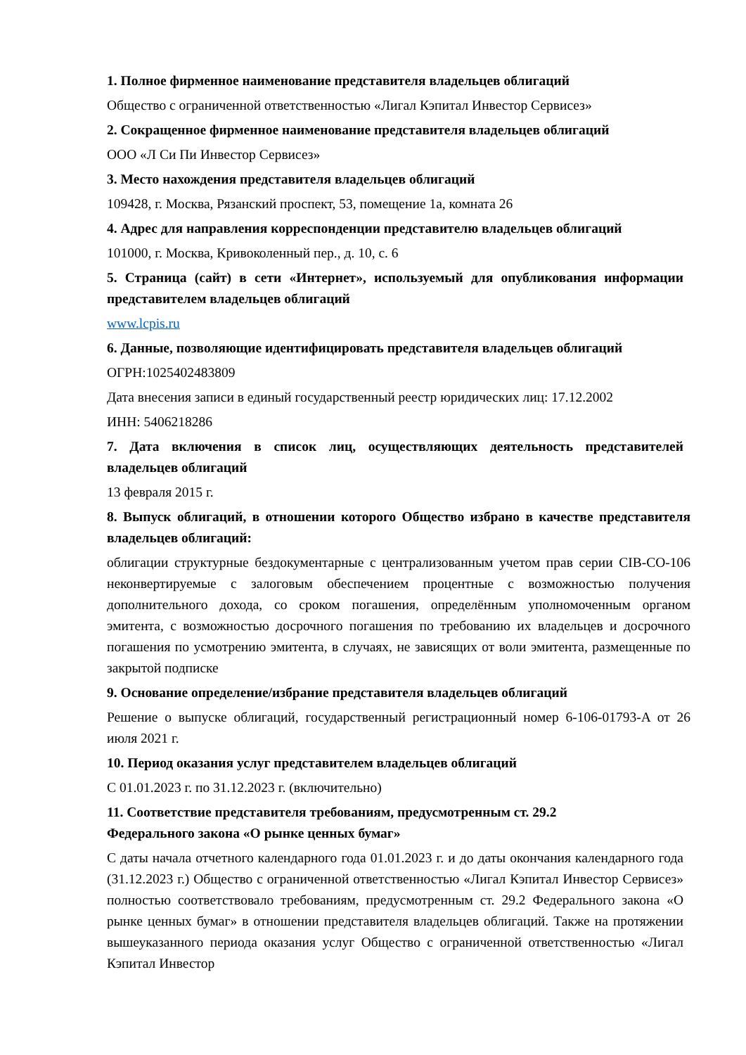1. Полное фирменное наименование представителя владельцев облигаций
Общество с ограниченной ответственностью «Лигал Кэпитал Инвестор Сервисез»
2. Сокращенное фирменное наименование представителя владельцев облигаций
ООО «Л Си Пи Инвестор Сервисез»
3. Место нахождения представителя владельцев облигаций
109428, г. Москва, Рязанский проспект, 53, помещение 1а, комната 26
4. Адрес для направления корреспонденции представителю владельцев облигаций
101000, г. Москва, Кривоколенный пер., д. 10, с. 6
5. Страница (сайт) в сети «Интернет», используемый для опубликования информации представителем владельцев облигаций
www.lcpis.ru
6. Данные, позволяющие идентифицировать представителя владельцев облигаций
ОГРН:1025402483809
Дата внесения записи в единый государственный реестр юридических лиц: 17.12.2002
ИНН: 5406218286
7. Дата включения в список лиц, осуществляющих деятельность представителей владельцев облигаций
13 февраля 2015 г.
8. Выпуск облигаций, в отношении которого Общество избрано в качестве представителя владельцев облигаций:
облигации структурные бездокументарные с централизованным учетом прав серии CIB-CO-106 неконвертируемые с залоговым обеспечением процентные с возможностью получения дополнительного дохода, со сроком погашения, определённым уполномоченным органом эмитента, с возможностью досрочного погашения по требованию их владельцев и досрочного погашения по усмотрению эмитента, в случаях, не зависящих от воли эмитента, размещенные по закрытой подписке
9. Основание определение/избрание представителя владельцев облигаций
Решение о выпуске облигаций, государственный регистрационный номер 6-106-01793-A от 26 июля 2021 г.
10. Период оказания услуг представителем владельцев облигаций
С 01.01.2023 г. по 31.12.2023 г. (включительно)
11. Соответствие представителя требованиям, предусмотренным ст. 29.2
Федерального закона «О рынке ценных бумаг»
С даты начала отчетного календарного года 01.01.2023 г. и до даты окончания календарного года (31.12.2023 г.) Общество с ограниченной ответственностью «Лигал Кэпитал Инвестор Сервисез» полностью соответствовало требованиям, предусмотренным ст. 29.2 Федерального закона «О рынке ценных бумаг» в отношении представителя владельцев облигаций. Также на протяжении вышеуказанного периода оказания услуг Общество с ограниченной ответственностью «Лигал Кэпитал Инвестор